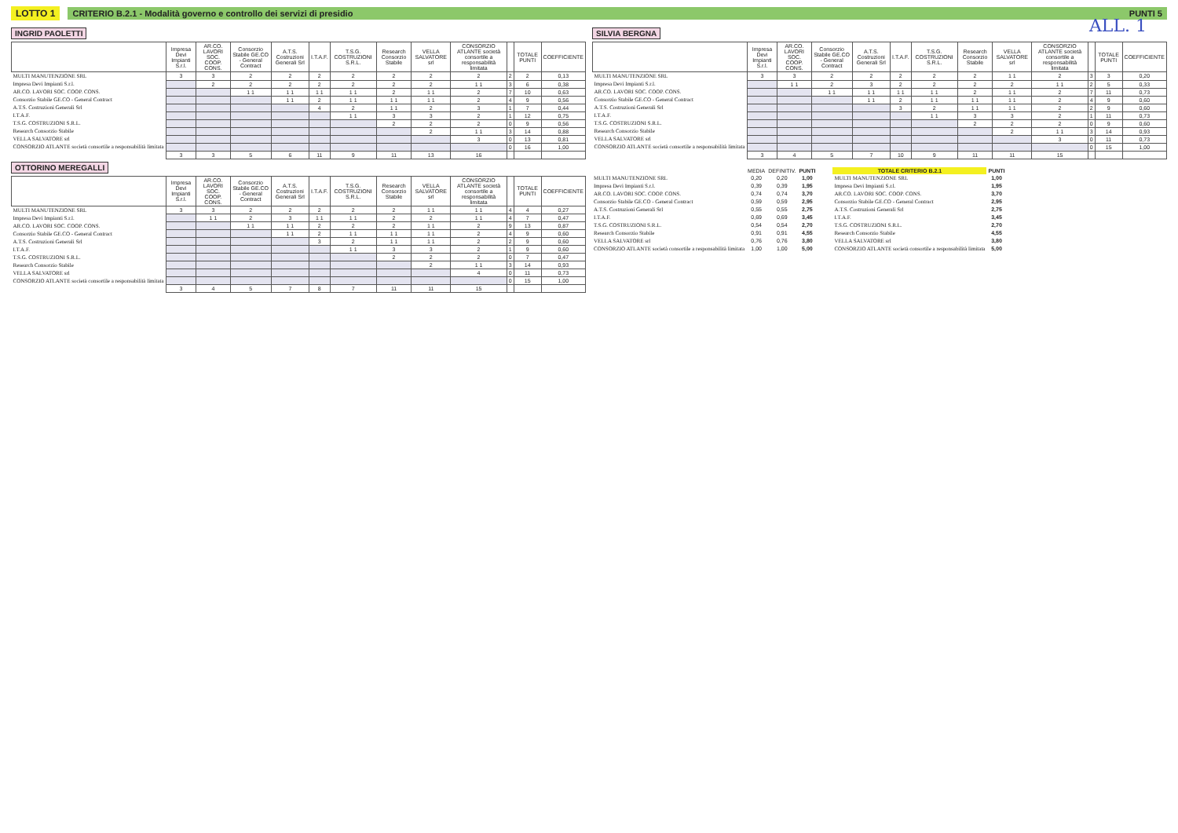ALL. 1
LOTTO 1 CRITERIO B.2.1 - Modalità governo e controllo dei servizi di presidio PUNTI 5
INGRID PAOLETTI
| | Impresa Devi Impianti S.r.l. | AR.CO. LAVORI SOC. COOP. CONS. | Consorzio Stabile GE.CO - General Contract | A.T.S. Costruzioni Generali Srl | I.T.A.F. | T.S.G. COSTRUZIONI S.R.L. | Research Consorzio Stabile | VELLA SALVATORE srl | CONSORZIO ATLANTE società consortile a responsabilità limitata | | TOTALE PUNTI | COEFFICIENTE |
| --- | --- | --- | --- | --- | --- | --- | --- | --- | --- | --- | --- | --- |
| MULTI MANUTENZIONE SRL | 3 | 3 | 2 | 2 | 2 | 2 | 2 | 2 | 2 | 2 | 2 | 0,13 |
| Impresa Devi Impianti S.r.l. | | 2 | 2 | 2 | 2 | 2 | 2 | 2 | 1 1 | 3 | 6 | 0,38 |
| AR.CO. LAVORI SOC. COOP. CONS. | | | 1 1 | 1 1 | 1 1 | 1 1 | 2 | 1 1 | 2 | 7 | 10 | 0,63 |
| Consorzio Stabile GE.CO - General Contract | | | | 1 1 | 2 | 1 1 | 1 1 | 1 1 | 2 | 4 | 9 | 0,56 |
| A.T.S. Costruzioni Generali Srl | | | | | 4 | 2 | 1 1 | 2 | 3 | 1 | 7 | 0,44 |
| I.T.A.F. | | | | | | 1 1 | 3 | 3 | 2 | 1 | 12 | 0,75 |
| T.S.G. COSTRUZIONI S.R.L. | | | | | | | 2 | 2 | 2 | 0 | 9 | 0,56 |
| Research Consorzio Stabile | | | | | | | | 2 | 1 1 | 3 | 14 | 0,88 |
| VELLA SALVATORE srl | | | | | | | | | 3 | 0 | 13 | 0,81 |
| CONSORZIO ATLANTE società consortile a responsabilità limitata | | | | | | | | | | 0 | 16 | 1,00 |
| | 3 | 3 | 5 | 6 | 11 | 9 | 11 | 13 | 16 | | | |
OTTORINO MEREGALLI
| | Impresa Devi Impianti S.r.l. | AR.CO. LAVORI SOC. COOP. CONS. | Consorzio Stabile GE.CO - General Contract | A.T.S. Costruzioni Generali Srl | I.T.A.F. | T.S.G. COSTRUZIONI S.R.L. | Research Consorzio Stabile | VELLA SALVATORE srl | CONSORZIO ATLANTE società consortile a responsabilità limitata | | TOTALE PUNTI | COEFFICIENTE |
| --- | --- | --- | --- | --- | --- | --- | --- | --- | --- | --- | --- | --- |
| MULTI MANUTENZIONE SRL | 3 | 3 | 2 | 2 | 2 | 2 | 2 | 1 1 | 1 1 | 4 | 4 | 0,27 |
| Impresa Devi Impianti S.r.l. | | 1 1 | 2 | 3 | 1 1 | 1 1 | 2 | 2 | 1 1 | 4 | 7 | 0,47 |
| AR.CO. LAVORI SOC. COOP. CONS. | | | 1 1 | 1 1 | 2 | 2 | 2 | 1 1 | 2 | 9 | 13 | 0,87 |
| Consorzio Stabile GE.CO - General Contract | | | | 1 1 | 2 | 1 1 | 1 1 | 1 1 | 2 | 4 | 9 | 0,60 |
| A.T.S. Costruzioni Generali Srl | | | | | 3 | 2 | 1 1 | 1 1 | 2 | 2 | 9 | 0,60 |
| I.T.A.F. | | | | | | 1 1 | 3 | 3 | 2 | 1 | 9 | 0,60 |
| T.S.G. COSTRUZIONI S.R.L. | | | | | | | 2 | 2 | 2 | 0 | 7 | 0,47 |
| Research Consorzio Stabile | | | | | | | | 2 | 1 1 | 3 | 14 | 0,93 |
| VELLA SALVATORE srl | | | | | | | | | 4 | 0 | 11 | 0,73 |
| CONSORZIO ATLANTE società consortile a responsabilità limitata | | | | | | | | | | 0 | 15 | 1,00 |
| | 3 | 4 | 5 | 7 | 8 | 7 | 11 | 11 | 15 | | | |
SILVIA BERGNA
| | Impresa Devi Impianti S.r.l. | AR.CO. LAVORI SOC. COOP. CONS. | Consorzio Stabile GE.CO - General Contract | A.T.S. Costruzioni Generali Srl | I.T.A.F. | T.S.G. COSTRUZIONI S.R.L. | Research Consorzio Stabile | VELLA SALVATORE srl | CONSORZIO ATLANTE società consortile a responsabilità limitata | | TOTALE PUNTI | COEFFICIENTE |
| --- | --- | --- | --- | --- | --- | --- | --- | --- | --- | --- | --- | --- |
| MULTI MANUTENZIONE SRL | 3 | 3 | 2 | 2 | 2 | 2 | 2 | 1 1 | 2 | 3 | 3 | 0,20 |
| Impresa Devi Impianti S.r.l. | | 1 1 | 2 | 3 | 2 | 2 | 2 | 2 | 1 1 | 2 | 5 | 0,33 |
| AR.CO. LAVORI SOC. COOP. CONS. | | | 1 1 | 1 1 | 1 1 | 1 1 | 2 | 1 1 | 2 | 7 | 11 | 0,73 |
| Consorzio Stabile GE.CO - General Contract | | | | 1 1 | 2 | 1 1 | 1 1 | 1 1 | 2 | 4 | 9 | 0,60 |
| A.T.S. Costruzioni Generali Srl | | | | | 3 | 2 | 1 1 | 1 1 | 2 | 2 | 9 | 0,60 |
| I.T.A.F. | | | | | | 1 1 | 3 | 3 | 2 | 1 | 11 | 0,73 |
| T.S.G. COSTRUZIONI S.R.L. | | | | | | | 2 | 2 | 2 | 0 | 9 | 0,60 |
| Research Consorzio Stabile | | | | | | | | 2 | 1 1 | 3 | 14 | 0,93 |
| VELLA SALVATORE srl | | | | | | | | | 3 | 0 | 11 | 0,73 |
| CONSORZIO ATLANTE società consortile a responsabilità limitata | | | | | | | | | | 0 | 15 | 1,00 |
| | 3 | 4 | 5 | 7 | 10 | 9 | 11 | 11 | 15 | | | |
| | MEDIA | DEFINITIV. | PUNTI |
| --- | --- | --- | --- |
| MULTI MANUTENZIONE SRL | 0,20 | 0,20 | 1,00 |
| Impresa Devi Impianti S.r.l. | 0,39 | 0,39 | 1,95 |
| AR.CO. LAVORI SOC. COOP. CONS. | 0,74 | 0,74 | 3,70 |
| Consorzio Stabile GE.CO - General Contract | 0,59 | 0,59 | 2,95 |
| A.T.S. Costruzioni Generali Srl | 0,55 | 0,55 | 2,75 |
| I.T.A.F. | 0,69 | 0,69 | 3,45 |
| T.S.G. COSTRUZIONI S.R.L. | 0,54 | 0,54 | 2,70 |
| Research Consorzio Stabile | 0,91 | 0,91 | 4,55 |
| VELLA SALVATORE srl | 0,76 | 0,76 | 3,80 |
| CONSORZIO ATLANTE società consortile a responsabilità limitata | 1,00 | 1,00 | 5,00 |
| TOTALE CRITERIO B.2.1 | PUNTI |
| --- | --- |
| MULTI MANUTENZIONE SRL | 1,00 |
| Impresa Devi Impianti S.r.l. | 1,95 |
| AR.CO. LAVORI SOC. COOP. CONS. | 3,70 |
| Consorzio Stabile GE.CO - General Contract | 2,95 |
| A.T.S. Costruzioni Generali Srl | 2,75 |
| I.T.A.F. | 3,45 |
| T.S.G. COSTRUZIONI S.R.L. | 2,70 |
| Research Consorzio Stabile | 4,55 |
| VELLA SALVATORE srl | 3,80 |
| CONSORZIO ATLANTE società consortile a responsabilità limitata | 5,00 |